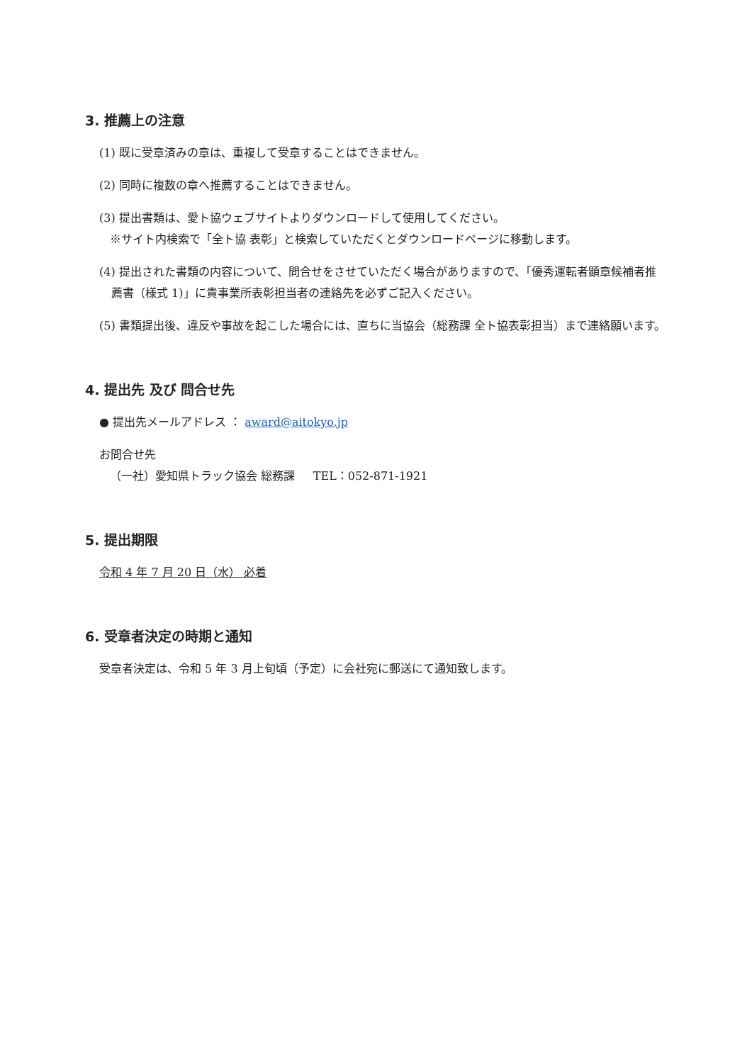3. 推薦上の注意
(1) 既に受章済みの章は、重複して受章することはできません。
(2) 同時に複数の章へ推薦することはできません。
(3) 提出書類は、愛ト協ウェブサイトよりダウンロードして使用してください。
※サイト内検索で「全ト協 表彰」と検索していただくとダウンロードページに移動します。
(4) 提出された書類の内容について、問合せをさせていただく場合がありますので、「優秀運転者顕章候補者推薦書（様式 1)」に貴事業所表彰担当者の連絡先を必ずご記入ください。
(5) 書類提出後、違反や事故を起こした場合には、直ちに当協会（総務課 全ト協表彰担当）まで連絡願います。
4. 提出先 及び 問合せ先
● 提出先メールアドレス ： award@aitokyo.jp
お問合せ先
（一社）愛知県トラック協会 総務課 TEL：052-871-1921
5. 提出期限
令和 4 年 7 月 20 日（水） 必着
6. 受章者決定の時期と通知
受章者決定は、令和 5 年 3 月上旬頃（予定）に会社宛に郵送にて通知致します。